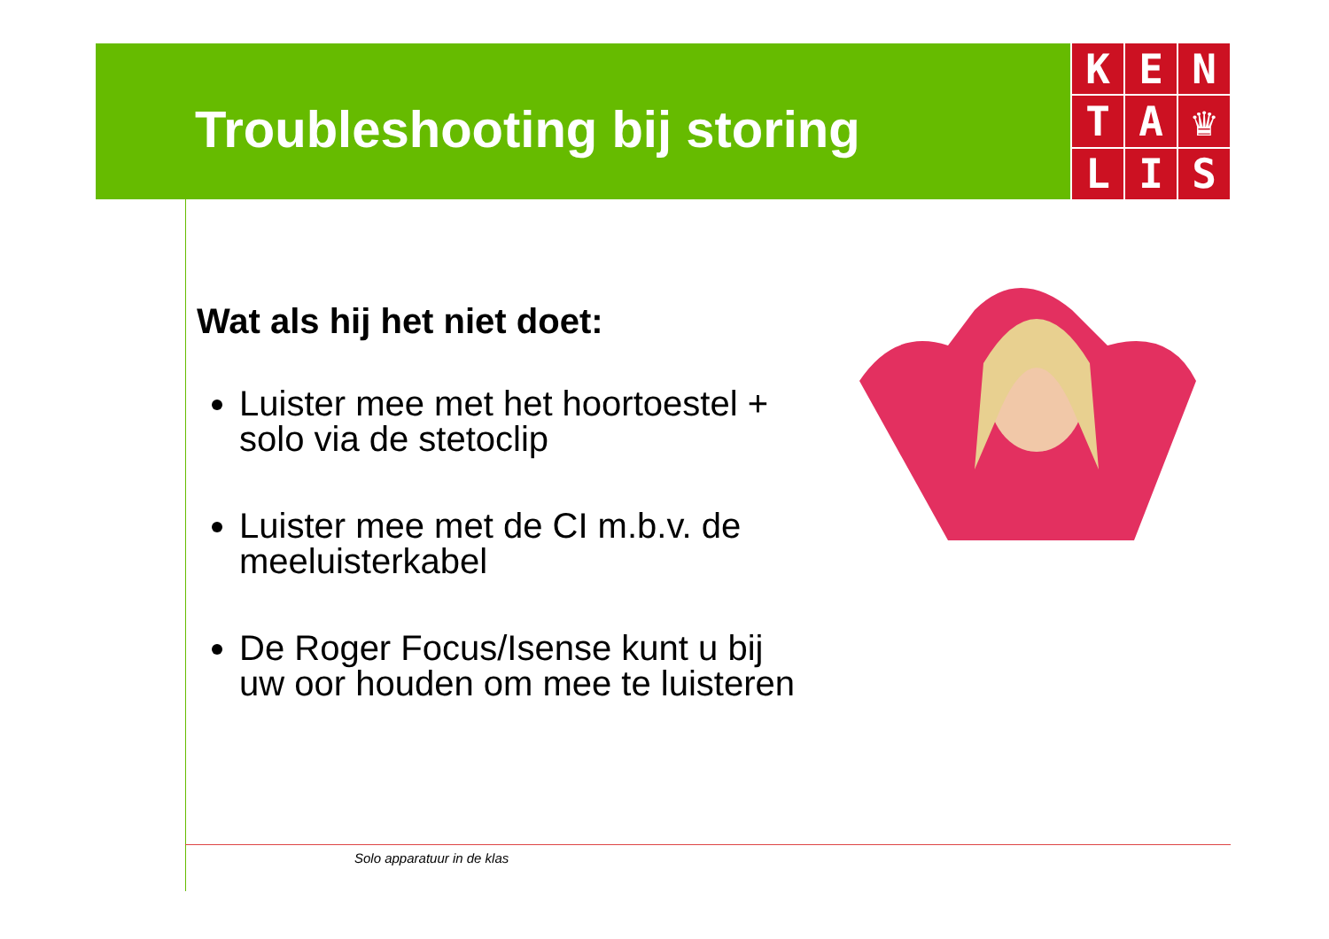K
E
N
T
A
♛
L
I
S
Troubleshooting bij storing
Wat als hij het niet doet:
Luister mee met het hoortoestel + solo via de stetoclip
Luister mee met de CI m.b.v. de meeluisterkabel
De Roger Focus/Isense kunt u bij uw oor houden om mee te luisteren
Solo apparatuur in de klas